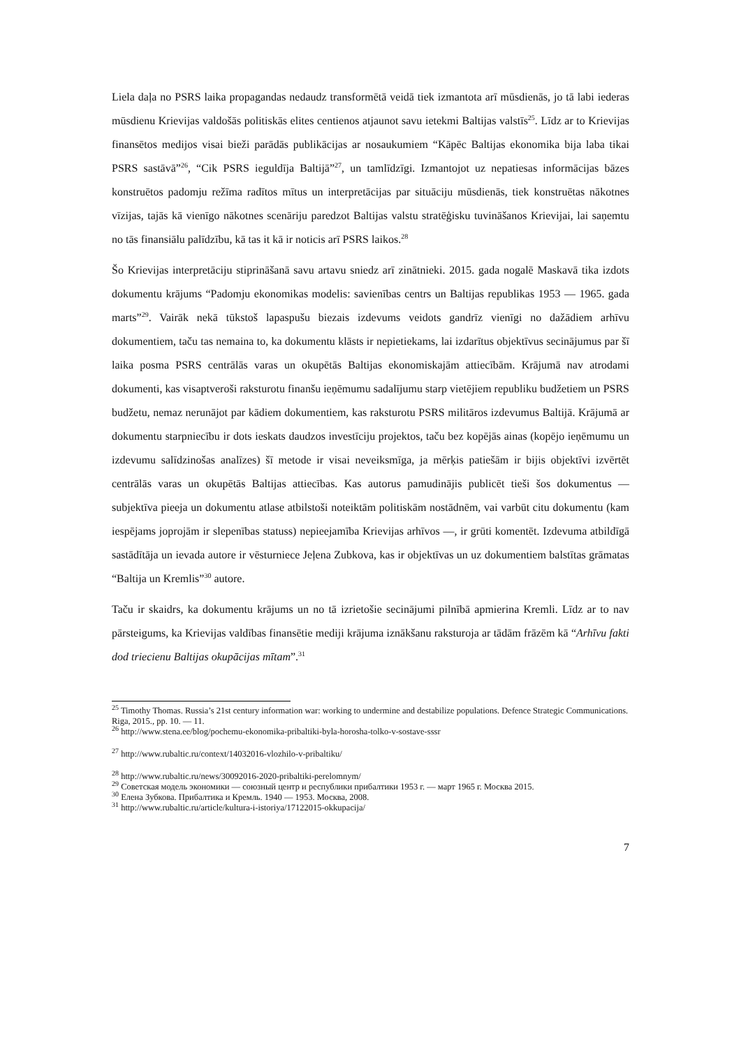Liela daļa no PSRS laika propagandas nedaudz transformētā veidā tiek izmantota arī mūsdienās, jo tā labi iederas mūsdienu Krievijas valdošās politiskās elites centienos atjaunot savu ietekmi Baltijas valstīs<sup>25</sup>. Līdz ar to Krievijas finansētos medijos visai bieži parādās publikācijas ar nosaukumiem “Kāpēc Baltijas ekonomika bija laba tikai PSRS sastāvā”<sup>26</sup>, “Cik PSRS ieguldīja Baltijā”<sup>27</sup>, un tamlīdzīgi. Izmantojot uz nepatiesas informācijas bāzes konstruētos padomju režīma radītos mītus un interpretācijas par situāciju mūsdienās, tiek konstruētas nākotnes vīzijas, tajās kā vienīgo nākotnes scenāriju paredzot Baltijas valstu stratēģisku tuvināšanos Krievijai, lai saņemtu no tās finansiālu palīdzību, kā tas it kā ir noticis arī PSRS laikos.<sup>28</sup>
Šo Krievijas interpretāciju stiprināšanā savu artavu sniedz arī zinātnieki. 2015. gada nogalē Maskavā tika izdots dokumentu krājums “Padomju ekonomikas modelis: savienības centrs un Baltijas republikas 1953 — 1965. gada marts”<sup>29</sup>. Vairāk nekā tūkstoš lapaspušu biezais izdevums veidots gandrīz vienīgi no dažādiem arhīvu dokumentiem, taču tas nemaina to, ka dokumentu klāsts ir nepietiekams, lai izdarītus objektīvus secinājumus par šī laika posma PSRS centrālās varas un okupētās Baltijas ekonomiskajām attiecībām. Krājumā nav atrodami dokumenti, kas visaptveroši raksturotu finanšu ieņēmumu sadalījumu starp vietējiem republiku budžetiem un PSRS budžetu, nemaz nerunājot par kādiem dokumentiem, kas raksturotu PSRS militāros izdevumus Baltijā. Krājumā ar dokumentu starpniecību ir dots ieskats daudzos investīciju projektos, taču bez kopējās ainas (kopējo ieņēmumu un izdevumu salīdzinošas analīzes) šī metode ir visai neveiksmīga, ja mērķis patiešām ir bijis objektīvi izvērtēt centrālās varas un okupētās Baltijas attiecības. Kas autorus pamudinājis publicēt tieši šos dokumentus — subjektīva pieeja un dokumentu atlase atbilstoši noteiktām politiskām nostādnēm, vai varbūt citu dokumentu (kam iespējams joprojām ir slepenības statuss) nepieejamība Krievijas arhīvos —, ir grūti komentēt. Izdevuma atbildīgā sastādītāja un ievada autore ir vēsturniece Jeļena Zubkova, kas ir objektīvas un uz dokumentiem balstītas grāmatas “Baltija un Kremlis”<sup>30</sup> autore.
Taču ir skaidrs, ka dokumentu krājums un no tā izrietošie secinājumi pilnībā apmierina Kremli. Līdz ar to nav pārsteigums, ka Krievijas valdības finansētie mediji krājuma iznākšanu raksturoja ar tādām frāzēm kā “Arhīvu fakti dod triecienu Baltijas okupācijas mītam”.<sup>31</sup>
<sup>25</sup> Timothy Thomas. Russia’s 21st century information war: working to undermine and destabilize populations. Defence Strategic Communications. Riga, 2015., pp. 10. — 11.
<sup>26</sup> http://www.stena.ee/blog/pochemu-ekonomika-pribaltiki-byla-horosha-tolko-v-sostave-sssr
<sup>27</sup> http://www.rubaltic.ru/context/14032016-vlozhilo-v-pribaltiku/
<sup>28</sup> http://www.rubaltic.ru/news/30092016-2020-pribaltiki-perelomnym/
<sup>29</sup> Советская модель экономики — союзный центр и республики прибалтики 1953 г. — март 1965 г. Москва 2015.
<sup>30</sup> Елена Зубкова. Прибалтика и Кремль. 1940 — 1953. Москва, 2008.
<sup>31</sup> http://www.rubaltic.ru/article/kultura-i-istoriya/17122015-okkupacija/
7